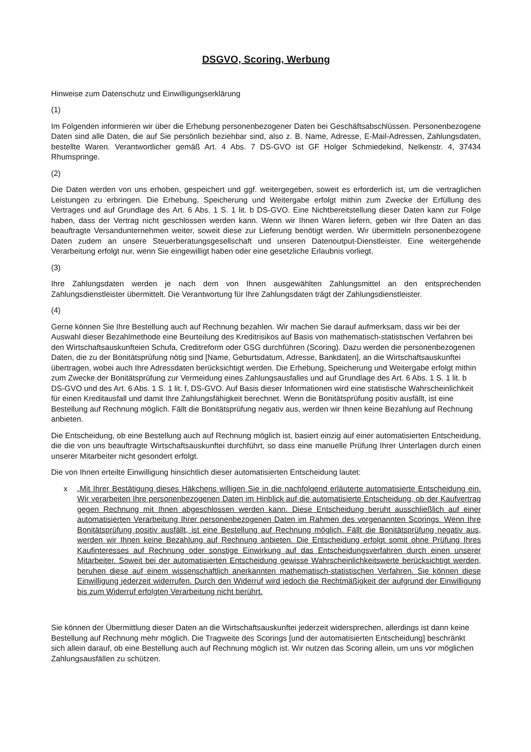DSGVO, Scoring, Werbung
Hinweise zum Datenschutz und Einwilligungserklärung
(1)
Im Folgenden informieren wir über die Erhebung personenbezogener Daten bei Geschäftsabschlüssen. Personenbezogene Daten sind alle Daten, die auf Sie persönlich beziehbar sind, also z. B. Name, Adresse, E-Mail-Adressen, Zahlungsdaten, bestellte Waren. Verantwortlicher gemäß Art. 4 Abs. 7 DS-GVO ist GF Holger Schmiedekind, Nelkenstr. 4, 37434 Rhumspringe.
(2)
Die Daten werden von uns erhoben, gespeichert und ggf. weitergegeben, soweit es erforderlich ist, um die vertraglichen Leistungen zu erbringen. Die Erhebung, Speicherung und Weitergabe erfolgt mithin zum Zwecke der Erfüllung des Vertrages und auf Grundlage des Art. 6 Abs. 1 S. 1 lit. b DS-GVO. Eine Nichtbereitstellung dieser Daten kann zur Folge haben, dass der Vertrag nicht geschlossen werden kann. Wenn wir Ihnen Waren liefern, geben wir Ihre Daten an das beauftragte Versandunternehmen weiter, soweit diese zur Lieferung benötigt werden. Wir übermitteln personenbezogene Daten zudem an unsere Steuerberatungsgesellschaft und unseren Datenoutput-Dienstleister. Eine weitergehende Verarbeitung erfolgt nur, wenn Sie eingewilligt haben oder eine gesetzliche Erlaubnis vorliegt.
(3)
Ihre Zahlungsdaten werden je nach dem von Ihnen ausgewählten Zahlungsmittel an den entsprechenden Zahlungsdienstleister übermittelt. Die Verantwortung für Ihre Zahlungsdaten trägt der Zahlungsdienstleister.
(4)
Gerne können Sie Ihre Bestellung auch auf Rechnung bezahlen. Wir machen Sie darauf aufmerksam, dass wir bei der Auswahl dieser Bezahlmethode eine Beurteilung des Kreditrisikos auf Basis von mathematisch-statistischen Verfahren bei den Wirtschaftsauskunfteien Schufa, Creditreform oder GSG durchführen (Scoring). Dazu werden die personenbezogenen Daten, die zu der Bonitätsprüfung nötig sind [Name, Geburtsdatum, Adresse, Bankdaten], an die Wirtschaftsauskunftei übertragen, wobei auch Ihre Adressdaten berücksichtigt werden. Die Erhebung, Speicherung und Weitergabe erfolgt mithin zum Zwecke der Bonitätsprüfung zur Vermeidung eines Zahlungsausfalles und auf Grundlage des Art. 6 Abs. 1 S. 1 lit. b DS-GVO und des Art. 6 Abs. 1 S. 1 lit. f, DS-GVO. Auf Basis dieser Informationen wird eine statistische Wahrscheinlichkeit für einen Kreditausfall und damit Ihre Zahlungsfähigkeit berechnet. Wenn die Bonitätsprüfung positiv ausfällt, ist eine Bestellung auf Rechnung möglich. Fällt die Bonitätsprüfung negativ aus, werden wir Ihnen keine Bezahlung auf Rechnung anbieten.
Die Entscheidung, ob eine Bestellung auch auf Rechnung möglich ist, basiert einzig auf einer automatisierten Entscheidung, die die von uns beauftragte Wirtschaftsauskunftei durchführt, so dass eine manuelle Prüfung Ihrer Unterlagen durch einen unserer Mitarbeiter nicht gesondert erfolgt.
Die von Ihnen erteilte Einwilligung hinsichtlich dieser automatisierten Entscheidung lautet:
x „Mit Ihrer Bestätigung dieses Häkchens willigen Sie in die nachfolgend erläuterte automatisierte Entscheidung ein. Wir verarbeiten Ihre personenbezogenen Daten im Hinblick auf die automatisierte Entscheidung, ob der Kaufvertrag gegen Rechnung mit Ihnen abgeschlossen werden kann. Diese Entscheidung beruht ausschließlich auf einer automatisierten Verarbeitung Ihrer personenbezogenen Daten im Rahmen des vorgenannten Scorings. Wenn Ihre Bonitätsprüfung positiv ausfällt, ist eine Bestellung auf Rechnung möglich. Fällt die Bonitätsprüfung negativ aus, werden wir Ihnen keine Bezahlung auf Rechnung anbieten. Die Entscheidung erfolgt somit ohne Prüfung Ihres Kaufinteresses auf Rechnung oder sonstige Einwirkung auf das Entscheidungsverfahren durch einen unserer Mitarbeiter. Soweit bei der automatisierten Entscheidung gewisse Wahrscheinlichkeitswerte berücksichtigt werden, beruhen diese auf einem wissenschaftlich anerkannten mathematisch-statistischen Verfahren. Sie können diese Einwilligung jederzeit widerrufen. Durch den Widerruf wird jedoch die Rechtmäßigkeit der aufgrund der Einwilligung bis zum Widerruf erfolgten Verarbeitung nicht berührt.
Sie können der Übermittlung dieser Daten an die Wirtschaftsauskunftei jederzeit widersprechen, allerdings ist dann keine Bestellung auf Rechnung mehr möglich. Die Tragweite des Scorings [und der automatisierten Entscheidung] beschränkt sich allein darauf, ob eine Bestellung auch auf Rechnung möglich ist. Wir nutzen das Scoring allein, um uns vor möglichen Zahlungsausfällen zu schützen.